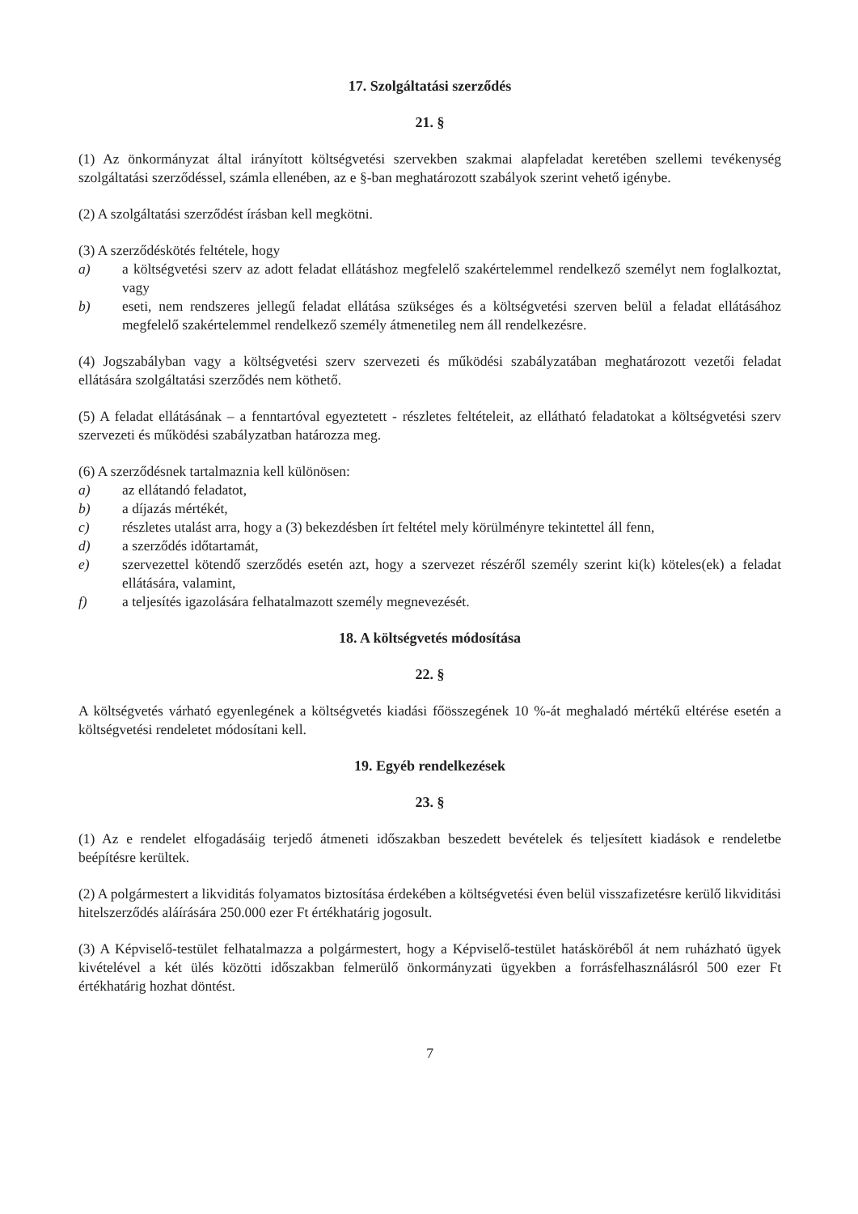17. Szolgáltatási szerződés
21. §
(1) Az önkormányzat által irányított költségvetési szervekben szakmai alapfeladat keretében szellemi tevékenység szolgáltatási szerződéssel, számla ellenében, az e §-ban meghatározott szabályok szerint vehető igénybe.
(2) A szolgáltatási szerződést írásban kell megkötni.
(3) A szerződéskötés feltétele, hogy
a) a költségvetési szerv az adott feladat ellátáshoz megfelelő szakértelemmel rendelkező személyt nem foglalkoztat, vagy
b) eseti, nem rendszeres jellegű feladat ellátása szükséges és a költségvetési szerven belül a feladat ellátásához megfelelő szakértelemmel rendelkező személy átmenetileg nem áll rendelkezésre.
(4) Jogszabályban vagy a költségvetési szerv szervezeti és működési szabályzatában meghatározott vezetői feladat ellátására szolgáltatási szerződés nem köthető.
(5) A feladat ellátásának – a fenntartóval egyeztetett - részletes feltételeit, az ellátható feladatokat a költségvetési szerv szervezeti és működési szabályzatban határozza meg.
(6) A szerződésnek tartalmaznia kell különösen:
a) az ellátandó feladatot,
b) a díjazás mértékét,
c) részletes utalást arra, hogy a (3) bekezdésben írt feltétel mely körülményre tekintettel áll fenn,
d) a szerződés időtartamát,
e) szervezettel kötendő szerződés esetén azt, hogy a szervezet részéről személy szerint ki(k) köteles(ek) a feladat ellátására, valamint,
f) a teljesítés igazolására felhatalmazott személy megnevezését.
18. A költségvetés módosítása
22. §
A költségvetés várható egyenlegének a költségvetés kiadási főösszegének 10 %-át meghaladó mértékű eltérése esetén a költségvetési rendeletet módosítani kell.
19. Egyéb rendelkezések
23. §
(1) Az e rendelet elfogadásáig terjedő átmeneti időszakban beszedett bevételek és teljesített kiadások e rendeletbe beépítésre kerültek.
(2) A polgármestert a likviditás folyamatos biztosítása érdekében a költségvetési éven belül visszafizetésre kerülő likviditási hitelszerződés aláírására 250.000 ezer Ft értékhatárig jogosult.
(3) A Képviselő-testület felhatalmazza a polgármestert, hogy a Képviselő-testület hatásköréből át nem ruházható ügyek kivételével a két ülés közötti időszakban felmerülő önkormányzati ügyekben a forrásfelhasználásról 500 ezer Ft értékhatárig hozhat döntést.
7